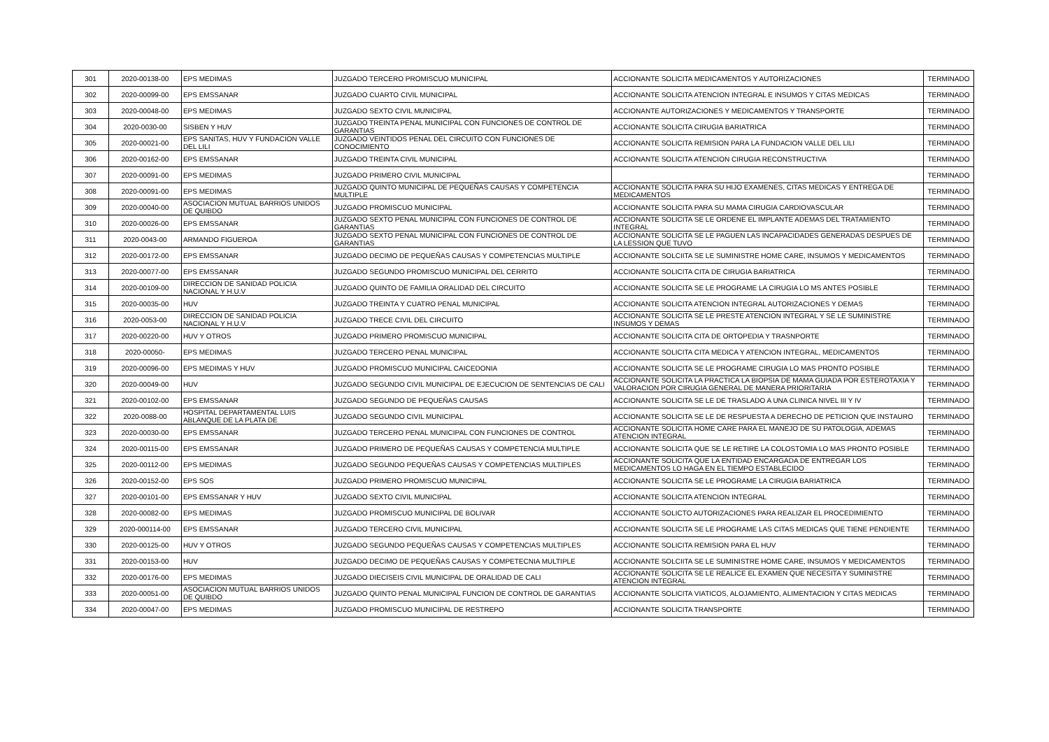| 301 | 2020-00138-00 | EPS MEDIMAS | JUZGADO TERCERO PROMISCUO MUNICIPAL | ACCIONANTE SOLICITA MEDICAMENTOS Y AUTORIZACIONES | TERMINADO |
| 302 | 2020-00099-00 | EPS EMSSANAR | JUZGADO CUARTO CIVIL MUNICIPAL | ACCIONANTE SOLICITA ATENCION INTEGRAL E INSUMOS Y CITAS MEDICAS | TERMINADO |
| 303 | 2020-00048-00 | EPS MEDIMAS | JUZGADO SEXTO CIVIL MUNICIPAL | ACCIONANTE AUTORIZACIONES Y MEDICAMENTOS Y TRANSPORTE | TERMINADO |
| 304 | 2020-0030-00 | SISBEN Y HUV | JUZGADO TREINTA PENAL MUNICIPAL CON FUNCIONES DE CONTROL DE GARANTIAS | ACCIONANTE SOLICITA CIRUGIA BARIATRICA | TERMINADO |
| 305 | 2020-00021-00 | EPS SANITAS, HUV Y FUNDACION VALLE DEL LILI | JUZGADO VEINTIDOS PENAL DEL CIRCUITO CON FUNCIONES DE CONOCIMIENTO | ACCIONANTE SOLICITA REMISION PARA LA FUNDACION VALLE DEL LILI | TERMINADO |
| 306 | 2020-00162-00 | EPS EMSSANAR | JUZGADO TREINTA CIVIL MUNICIPAL | ACCIONANTE SOLICITA ATENCION CIRUGIA RECONSTRUCTIVA | TERMINADO |
| 307 | 2020-00091-00 | EPS MEDIMAS | JUZGADO PRIMERO CIVIL MUNICIPAL | | TERMINADO |
| 308 | 2020-00091-00 | EPS MEDIMAS | JUZGADO QUINTO MUNICIPAL DE PEQUEÑAS CAUSAS Y COMPETENCIA MULTIPLE | ACCIONANTE SOLICITA PARA SU HIJO EXAMENES, CITAS MEDICAS Y ENTREGA DE MEDICAMENTOS | TERMINADO |
| 309 | 2020-00040-00 | ASOCIACION MUTUAL BARRIOS UNIDOS DE QUIBDO | JUZGADO PROMISCUO MUNICIPAL | ACCIONANTE SOLICITA PARA SU MAMA CIRUGIA CARDIOVASCULAR | TERMINADO |
| 310 | 2020-00026-00 | EPS EMSSANAR | JUZGADO SEXTO PENAL MUNICIPAL CON FUNCIONES DE CONTROL DE GARANTIAS | ACCIONANTE SOLICITA SE LE ORDENE EL IMPLANTE ADEMAS DEL TRATAMIENTO INTEGRAL | TERMINADO |
| 311 | 2020-0043-00 | ARMANDO FIGUEROA | JUZGADO SEXTO PENAL MUNICIPAL CON FUNCIONES DE CONTROL DE GARANTIAS | ACCIONANTE SOLICITA SE LE PAGUEN LAS INCAPACIDADES GENERADAS DESPUES DE LA LESSION QUE TUVO | TERMINADO |
| 312 | 2020-00172-00 | EPS EMSSANAR | JUZGADO DECIMO DE PEQUEÑAS CAUSAS Y COMPETENCIAS MULTIPLE | ACCIONANTE SOLCIITA SE LE SUMINISTRE HOME CARE, INSUMOS Y MEDICAMENTOS | TERMINADO |
| 313 | 2020-00077-00 | EPS EMSSANAR | JUZGADO SEGUNDO PROMISCUO MUNICIPAL DEL CERRITO | ACCIONANTE SOLICITA CITA DE CIRUGIA BARIATRICA | TERMINADO |
| 314 | 2020-00109-00 | DIRECCION DE SANIDAD POLICIA NACIONAL Y H.U.V | JUZGADO QUINTO DE FAMILIA ORALIDAD DEL CIRCUITO | ACCIONANTE SOLICITA SE LE PROGRAME LA CIRUGIA LO MS ANTES POSIBLE | TERMINADO |
| 315 | 2020-00035-00 | HUV | JUZGADO TREINTA Y CUATRO PENAL MUNICIPAL | ACCIONANTE SOLICITA ATENCION INTEGRAL AUTORIZACIONES Y DEMAS | TERMINADO |
| 316 | 2020-0053-00 | DIRECCION DE SANIDAD POLICIA NACIONAL Y H.U.V | JUZGADO TRECE CIVIL DEL CIRCUITO | ACCIONANTE SOLICITA SE LE PRESTE ATENCION INTEGRAL Y SE LE SUMINISTRE INSUMOS Y DEMAS | TERMINADO |
| 317 | 2020-00220-00 | HUV Y OTROS | JUZGADO PRIMERO PROMISCUO MUNICIPAL | ACCIONANTE SOLICITA CITA DE ORTOPEDIA Y TRASNPORTE | TERMINADO |
| 318 | 2020-00050- | EPS MEDIMAS | JUZGADO TERCERO PENAL MUNICIPAL | ACCIONANTE SOLICITA CITA MEDICA Y ATENCION INTEGRAL, MEDICAMENTOS | TERMINADO |
| 319 | 2020-00096-00 | EPS MEDIMAS Y HUV | JUZGADO PROMISCUO MUNICIPAL CAICEDONIA | ACCIONANTE SOLICITA SE LE PROGRAME CIRUGIA LO MAS PRONTO POSIBLE | TERMINADO |
| 320 | 2020-00049-00 | HUV | JUZGADO SEGUNDO CIVIL MUNICIPAL DE EJECUCION DE SENTENCIAS DE CALI | ACCIONANTE SOLICITA LA PRACTICA LA BIOPSIA DE MAMA GUIADA POR ESTEROTAXIA Y VALORACION POR CIRUGIA GENERAL DE MANERA PRIORITARIA | TERMINADO |
| 321 | 2020-00102-00 | EPS EMSSANAR | JUZGADO SEGUNDO DE PEQUEÑAS CAUSAS | ACCIONANTE SOLICITA SE LE DE TRASLADO A UNA CLINICA NIVEL III Y IV | TERMINADO |
| 322 | 2020-0088-00 | HOSPITAL DEPARTAMENTAL LUIS ABLANQUE DE LA PLATA DE | JUZGADO SEGUNDO CIVIL MUNICIPAL | ACCIONANTE SOLICITA SE LE DE RESPUESTA A DERECHO DE PETICION QUE INSTAURO | TERMINADO |
| 323 | 2020-00030-00 | EPS EMSSANAR | JUZGADO TERCERO PENAL MUNICIPAL CON FUNCIONES DE CONTROL | ACCIONANTE SOLICITA HOME CARE PARA EL MANEJO DE SU PATOLOGIA, ADEMAS ATENCION INTEGRAL | TERMINADO |
| 324 | 2020-00115-00 | EPS EMSSANAR | JUZGADO PRIMERO DE PEQUEÑAS CAUSAS Y COMPETENCIA MULTIPLE | ACCIONANTE SOLICITA QUE SE LE RETIRE LA COLOSTOMIA LO MAS PRONTO POSIBLE | TERMINADO |
| 325 | 2020-00112-00 | EPS MEDIMAS | JUZGADO SEGUNDO PEQUEÑAS CAUSAS Y COMPETENCIAS MULTIPLES | ACCIONANTE SOLICITA QUE LA ENTIDAD ENCARGADA DE ENTREGAR LOS MEDICAMENTOS LO HAGA EN EL TIEMPO ESTABLECIDO | TERMINADO |
| 326 | 2020-00152-00 | EPS SOS | JUZGADO PRIMERO PROMISCUO MUNICIPAL | ACCIONANTE SOLICITA SE LE PROGRAME LA CIRUGIA BARIATRICA | TERMINADO |
| 327 | 2020-00101-00 | EPS EMSSANAR Y HUV | JUZGADO SEXTO CIVIL MUNICIPAL | ACCIONANTE SOLICITA ATENCION INTEGRAL | TERMINADO |
| 328 | 2020-00082-00 | EPS MEDIMAS | JUZGADO PROMISCUO MUNICIPAL DE BOLIVAR | ACCIONANTE SOLICTO AUTORIZACIONES PARA REALIZAR EL PROCEDIMIENTO | TERMINADO |
| 329 | 2020-000114-00 | EPS EMSSANAR | JUZGADO TERCERO CIVIL MUNICIPAL | ACCIONANTE SOLICITA SE LE PROGRAME LAS CITAS MEDICAS QUE TIENE PENDIENTE | TERMINADO |
| 330 | 2020-00125-00 | HUV Y OTROS | JUZGADO SEGUNDO PEQUEÑAS CAUSAS Y COMPETENCIAS MULTIPLES | ACCIONANTE SOLICITA REMISION PARA EL HUV | TERMINADO |
| 331 | 2020-00153-00 | HUV | JUZGADO DECIMO DE PEQUEÑAS CAUSAS Y COMPETECNIA MULTIPLE | ACCIONANTE SOLCIITA SE LE SUMINISTRE HOME CARE, INSUMOS Y MEDICAMENTOS | TERMINADO |
| 332 | 2020-00176-00 | EPS MEDIMAS | JUZGADO DIECISEIS CIVIL MUNICIPAL DE ORALIDAD DE CALI | ACCIONANTE SOLICITA SE LE REALICE EL EXAMEN QUE NECESITA Y SUMINISTRE ATENCION INTEGRAL | TERMINADO |
| 333 | 2020-00051-00 | ASOCIACION MUTUAL BARRIOS UNIDOS DE QUIBDO | JUZGADO QUINTO PENAL MUNICIPAL FUNCION DE CONTROL DE GARANTIAS | ACCIONANTE SOLICITA VIATICOS, ALOJAMIENTO, ALIMENTACION Y CITAS MEDICAS | TERMINADO |
| 334 | 2020-00047-00 | EPS MEDIMAS | JUZGADO PROMISCUO MUNICIPAL DE RESTREPO | ACCIONANTE SOLICITA TRANSPORTE | TERMINADO |